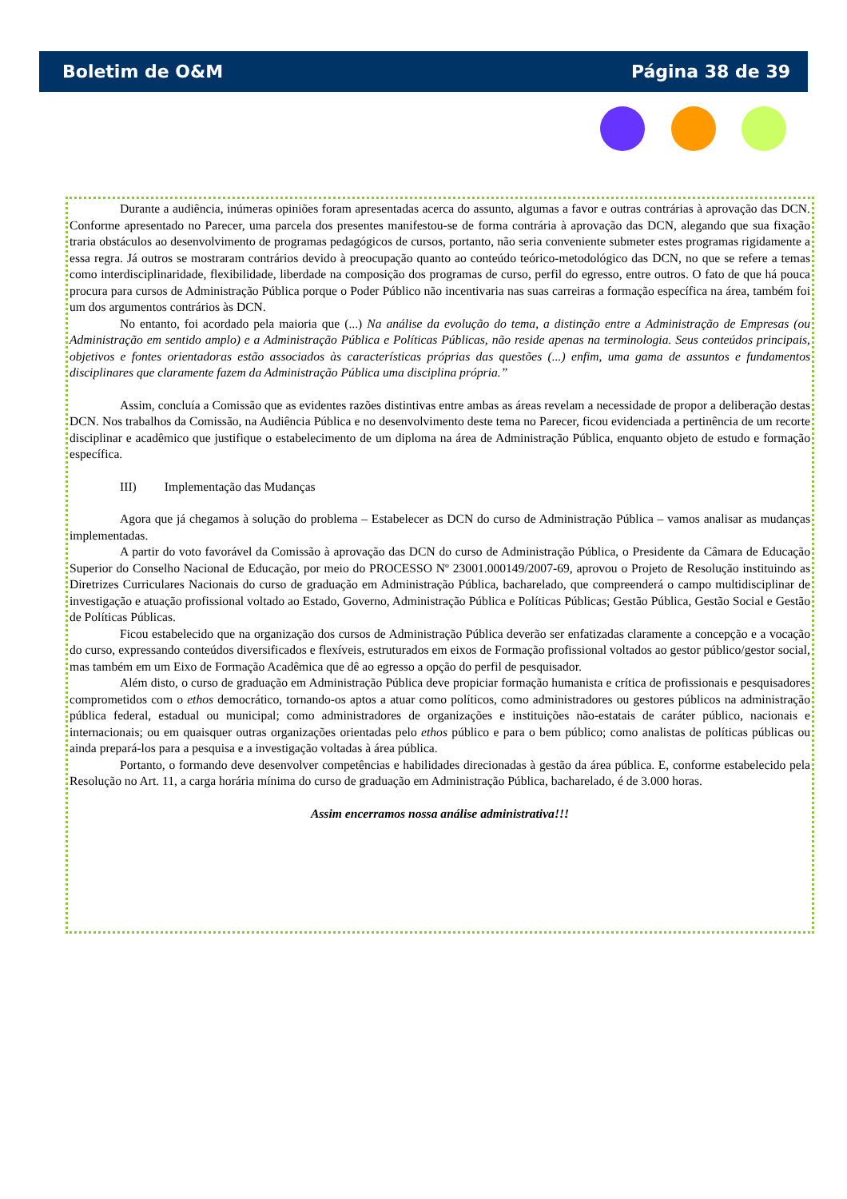Boletim de O&M Página 38 de 39
Durante a audiência, inúmeras opiniões foram apresentadas acerca do assunto, algumas a favor e outras contrárias à aprovação das DCN. Conforme apresentado no Parecer, uma parcela dos presentes manifestou-se de forma contrária à aprovação das DCN, alegando que sua fixação traria obstáculos ao desenvolvimento de programas pedagógicos de cursos, portanto, não seria conveniente submeter estes programas rigidamente a essa regra. Já outros se mostraram contrários devido à preocupação quanto ao conteúdo teórico-metodológico das DCN, no que se refere a temas como interdisciplinaridade, flexibilidade, liberdade na composição dos programas de curso, perfil do egresso, entre outros. O fato de que há pouca procura para cursos de Administração Pública porque o Poder Público não incentivaria nas suas carreiras a formação específica na área, também foi um dos argumentos contrários às DCN.
No entanto, foi acordado pela maioria que (...) Na análise da evolução do tema, a distinção entre a Administração de Empresas (ou Administração em sentido amplo) e a Administração Pública e Políticas Públicas, não reside apenas na terminologia. Seus conteúdos principais, objetivos e fontes orientadoras estão associados às características próprias das questões (...) enfim, uma gama de assuntos e fundamentos disciplinares que claramente fazem da Administração Pública uma disciplina própria.”
Assim, concluía a Comissão que as evidentes razões distintivas entre ambas as áreas revelam a necessidade de propor a deliberação destas DCN. Nos trabalhos da Comissão, na Audiência Pública e no desenvolvimento deste tema no Parecer, ficou evidenciada a pertinência de um recorte disciplinar e acadêmico que justifique o estabelecimento de um diploma na área de Administração Pública, enquanto objeto de estudo e formação específica.
III) Implementação das Mudanças
Agora que já chegamos à solução do problema – Estabelecer as DCN do curso de Administração Pública – vamos analisar as mudanças implementadas.
A partir do voto favorável da Comissão à aprovação das DCN do curso de Administração Pública, o Presidente da Câmara de Educação Superior do Conselho Nacional de Educação, por meio do PROCESSO Nº 23001.000149/2007-69, aprovou o Projeto de Resolução instituindo as Diretrizes Curriculares Nacionais do curso de graduação em Administração Pública, bacharelado, que compreenderá o campo multidisciplinar de investigação e atuação profissional voltado ao Estado, Governo, Administração Pública e Políticas Públicas; Gestão Pública, Gestão Social e Gestão de Políticas Públicas.
Ficou estabelecido que na organização dos cursos de Administração Pública deverão ser enfatizadas claramente a concepção e a vocação do curso, expressando conteúdos diversificados e flexíveis, estruturados em eixos de Formação profissional voltados ao gestor público/gestor social, mas também em um Eixo de Formação Acadêmica que dê ao egresso a opção do perfil de pesquisador.
Além disto, o curso de graduação em Administração Pública deve propiciar formação humanista e crítica de profissionais e pesquisadores comprometidos com o ethos democrático, tornando-os aptos a atuar como políticos, como administradores ou gestores públicos na administração pública federal, estadual ou municipal; como administradores de organizações e instituições não-estatais de caráter público, nacionais e internacionais; ou em quaisquer outras organizações orientadas pelo ethos público e para o bem público; como analistas de políticas públicas ou ainda prepará-los para a pesquisa e a investigação voltadas à área pública.
Portanto, o formando deve desenvolver competências e habilidades direcionadas à gestão da área pública. E, conforme estabelecido pela Resolução no Art. 11, a carga horária mínima do curso de graduação em Administração Pública, bacharelado, é de 3.000 horas.
Assim encerramos nossa análise administrativa!!!